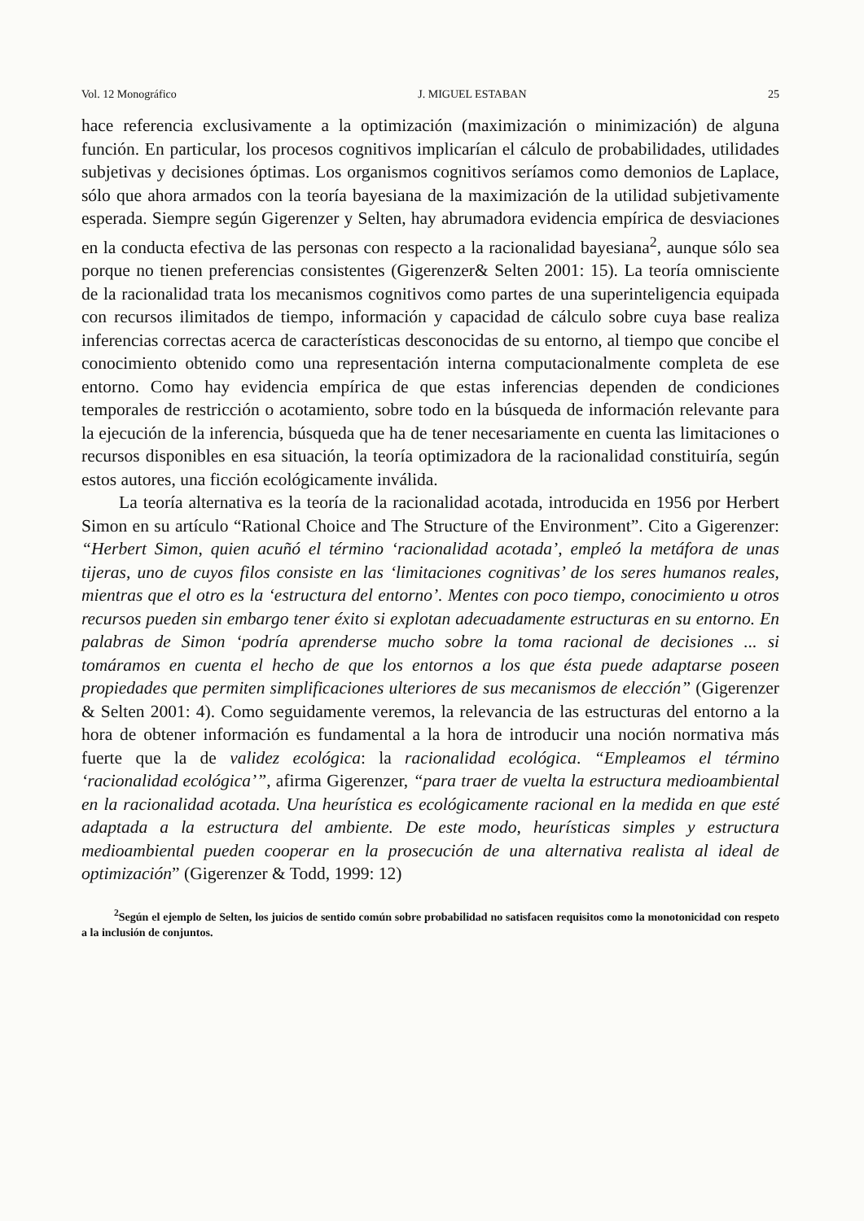Vol. 12 Monográfico J. MIGUEL ESTABAN 25
hace referencia exclusivamente a la optimización (maximización o minimización) de alguna función. En particular, los procesos cognitivos implicarían el cálculo de probabilidades, utilidades subjetivas y decisiones óptimas. Los organismos cognitivos seríamos como demonios de Laplace, sólo que ahora armados con la teoría bayesiana de la maximización de la utilidad subjetivamente esperada. Siempre según Gigerenzer y Selten, hay abrumadora evidencia empírica de desviaciones en la conducta efectiva de las personas con respecto a la racionalidad bayesiana<sup>2</sup>, aunque sólo sea porque no tienen preferencias consistentes (Gigerenzer& Selten 2001: 15). La teoría omnisciente de la racionalidad trata los mecanismos cognitivos como partes de una superinteligencia equipada con recursos ilimitados de tiempo, información y capacidad de cálculo sobre cuya base realiza inferencias correctas acerca de características desconocidas de su entorno, al tiempo que concibe el conocimiento obtenido como una representación interna computacionalmente completa de ese entorno. Como hay evidencia empírica de que estas inferencias dependen de condiciones temporales de restricción o acotamiento, sobre todo en la búsqueda de información relevante para la ejecución de la inferencia, búsqueda que ha de tener necesariamente en cuenta las limitaciones o recursos disponibles en esa situación, la teoría optimizadora de la racionalidad constituiría, según estos autores, una ficción ecológicamente inválida.
La teoría alternativa es la teoría de la racionalidad acotada, introducida en 1956 por Herbert Simon en su artículo “Rational Choice and The Structure of the Environment”. Cito a Gigerenzer: “Herbert Simon, quien acuñó el término ‘racionalidad acotada’, empleó la metáfora de unas tijeras, uno de cuyos filos consiste en las ‘limitaciones cognitivas’ de los seres humanos reales, mientras que el otro es la ‘estructura del entorno’. Mentes con poco tiempo, conocimiento u otros recursos pueden sin embargo tener éxito si explotan adecuadamente estructuras en su entorno. En palabras de Simon ‘podría aprenderse mucho sobre la toma racional de decisiones ... si tomáramos en cuenta el hecho de que los entornos a los que ésta puede adaptarse poseen propiedades que permiten simplificaciones ulteriores de sus mecanismos de elección” (Gigerenzer & Selten 2001: 4). Como seguidamente veremos, la relevancia de las estructuras del entorno a la hora de obtener información es fundamental a la hora de introducir una noción normativa más fuerte que la de validez ecológica: la racionalidad ecológica. “Empleamos el término ‘racionalidad ecológica’”, afirma Gigerenzer, “para traer de vuelta la estructura medioambiental en la racionalidad acotada. Una heurística es ecológicamente racional en la medida en que esté adaptada a la estructura del ambiente. De este modo, heurísticas simples y estructura medioambiental pueden cooperar en la prosecución de una alternativa realista al ideal de optimización” (Gigerenzer & Todd, 1999: 12)
<sup>2</sup> Según el ejemplo de Selten, los juicios de sentido común sobre probabilidad no satisfacen requisitos como la monotonicidad con respeto a la inclusión de conjuntos.